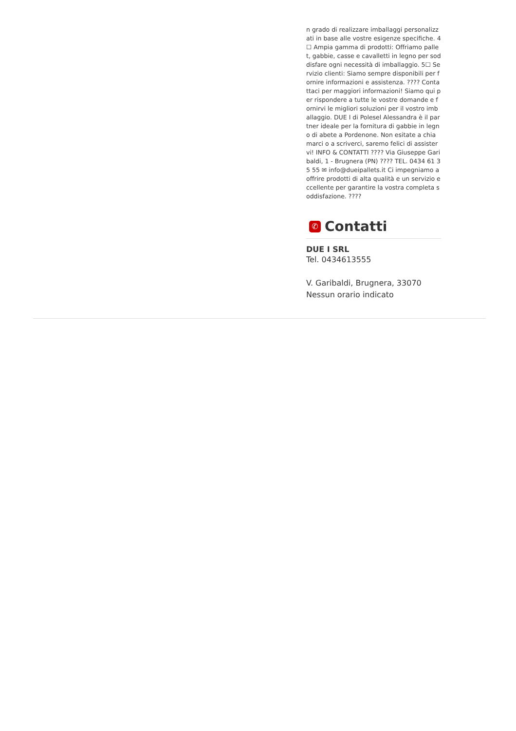n grado di realizzare imballaggi personalizzati in base alle vostre esigenze specifiche. 4☐ Ampia gamma di prodotti: Offriamo pallet, gabbie, casse e cavalletti in legno per soddisfare ogni necessità di imballaggio. 5☐ Servizio clienti: Siamo sempre disponibili per fornire informazioni e assistenza. ???? Contattaci per maggiori informazioni! Siamo qui per rispondere a tutte le vostre domande e fornirvi le migliori soluzioni per il vostro imballaggio. DUE I di Polesel Alessandra è il partner ideale per la fornitura di gabbie in legno di abete a Pordenone. Non esitate a chiamarci o a scriverci, saremo felici di assistervi! INFO & CONTATTI ???? Via Giuseppe Garibaldi, 1 - Brugnera (PN) ???? TEL. 0434 61 35 55 ✉ info@dueipallets.it Ci impegniamo a offrire prodotti di alta qualità e un servizio eccellente per garantire la vostra completa soddisfazione. ????
✆ Contatti
DUE I SRL
Tel. 0434613555
V. Garibaldi, Brugnera, 33070
Nessun orario indicato